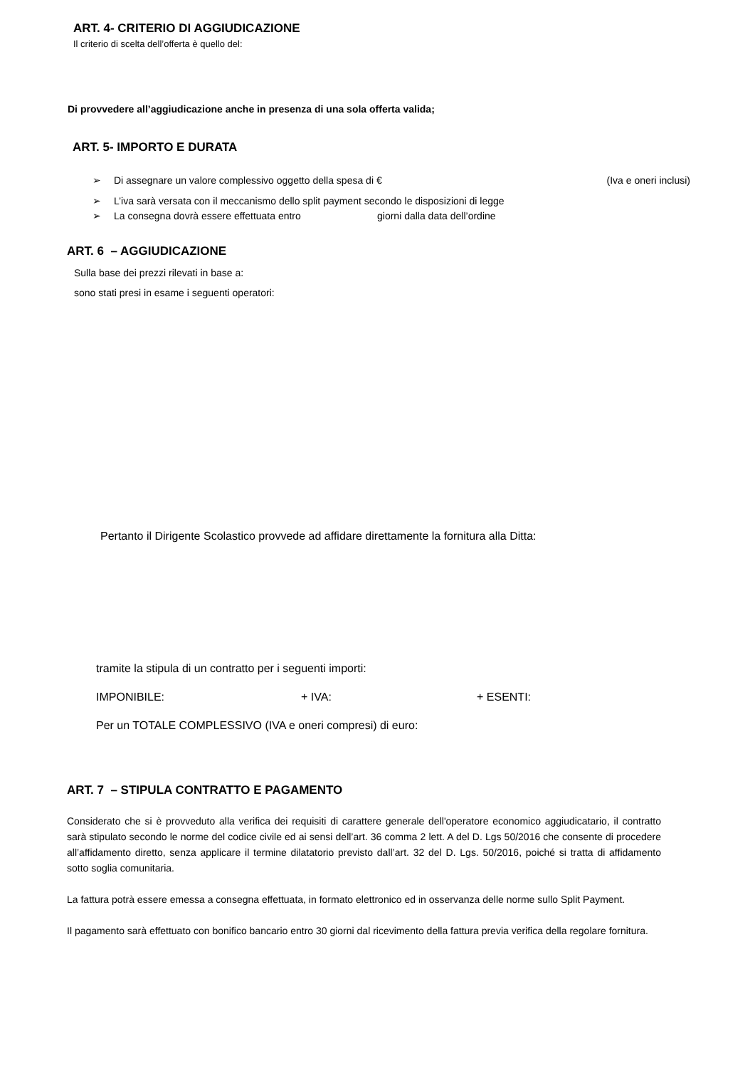ART. 4- CRITERIO DI AGGIUDICAZIONE
Il criterio di scelta dell’offerta è quello del:
Di provvedere all’aggiudicazione anche in presenza di una sola offerta valida;
ART. 5- IMPORTO E DURATA
➢ Di assegnare un valore complessivo oggetto della spesa di € (Iva e oneri inclusi)
➢ L’iva sarà versata con il meccanismo dello split payment secondo le disposizioni di legge
➢ La consegna dovrà essere effettuata entro giorni dalla data dell’ordine
ART. 6 – AGGIUDICAZIONE
Sulla base dei prezzi rilevati in base a:
sono stati presi in esame i seguenti operatori:
Pertanto il Dirigente Scolastico provvede ad affidare direttamente la fornitura alla Ditta:
tramite la stipula di un contratto per i seguenti importi:
IMPONIBILE: + IVA: + ESENTI:
Per un TOTALE COMPLESSIVO (IVA e oneri compresi) di euro:
ART. 7 – STIPULA CONTRATTO E PAGAMENTO
Considerato che si è provveduto alla verifica dei requisiti di carattere generale dell'operatore economico aggiudicatario, il contratto sarà stipulato secondo le norme del codice civile ed ai sensi dell’art. 36 comma 2 lett. A del D. Lgs 50/2016 che consente di procedere all’affidamento diretto, senza applicare il termine dilatatorio previsto dall’art. 32 del D. Lgs. 50/2016, poiché si tratta di affidamento sotto soglia comunitaria.
La fattura potrà essere emessa a consegna effettuata, in formato elettronico ed in osservanza delle norme sullo Split Payment.
Il pagamento sarà effettuato con bonifico bancario entro 30 giorni dal ricevimento della fattura previa verifica della regolare fornitura.